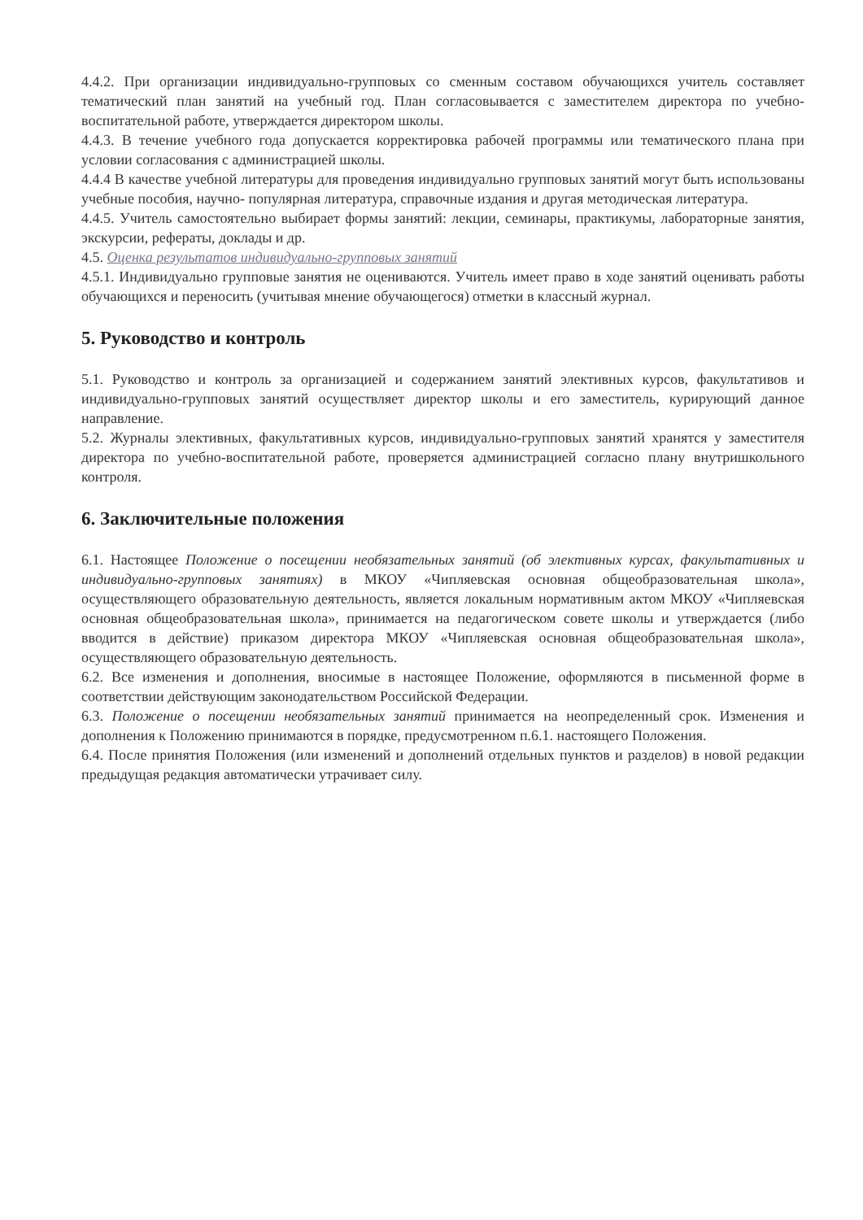4.4.2. При организации индивидуально-групповых со сменным составом обучающихся учитель составляет тематический план занятий на учебный год. План согласовывается с заместителем директора по учебно-воспитательной работе, утверждается директором школы.
4.4.3. В течение учебного года допускается корректировка рабочей программы или тематического плана при условии согласования с администрацией школы.
4.4.4 В качестве учебной литературы для проведения индивидуально групповых занятий могут быть использованы учебные пособия, научно- популярная литература, справочные издания и другая методическая литература.
4.4.5. Учитель самостоятельно выбирает формы занятий: лекции, семинары, практикумы, лабораторные занятия, экскурсии, рефераты, доклады и др.
4.5. Оценка результатов индивидуально-групповых занятий
4.5.1. Индивидуально групповые занятия не оцениваются. Учитель имеет право в ходе занятий оценивать работы обучающихся и переносить (учитывая мнение обучающегося) отметки в классный журнал.
5. Руководство и контроль
5.1. Руководство и контроль за организацией и содержанием занятий элективных курсов, факультативов и индивидуально-групповых занятий осуществляет директор школы и его заместитель, курирующий данное направление.
5.2. Журналы элективных, факультативных курсов, индивидуально-групповых занятий хранятся у заместителя директора по учебно-воспитательной работе, проверяется администрацией согласно плану внутришкольного контроля.
6. Заключительные положения
6.1. Настоящее Положение о посещении необязательных занятий (об элективных курсах, факультативных и индивидуально-групповых занятиях) в МКОУ «Чипляевская основная общеобразовательная школа», осуществляющего образовательную деятельность, является локальным нормативным актом МКОУ «Чипляевская основная общеобразовательная школа», принимается на педагогическом совете школы и утверждается (либо вводится в действие) приказом директора МКОУ «Чипляевская основная общеобразовательная школа», осуществляющего образовательную деятельность.
6.2. Все изменения и дополнения, вносимые в настоящее Положение, оформляются в письменной форме в соответствии действующим законодательством Российской Федерации.
6.3. Положение о посещении необязательных занятий принимается на неопределенный срок. Изменения и дополнения к Положению принимаются в порядке, предусмотренном п.6.1. настоящего Положения.
6.4. После принятия Положения (или изменений и дополнений отдельных пунктов и разделов) в новой редакции предыдущая редакция автоматически утрачивает силу.